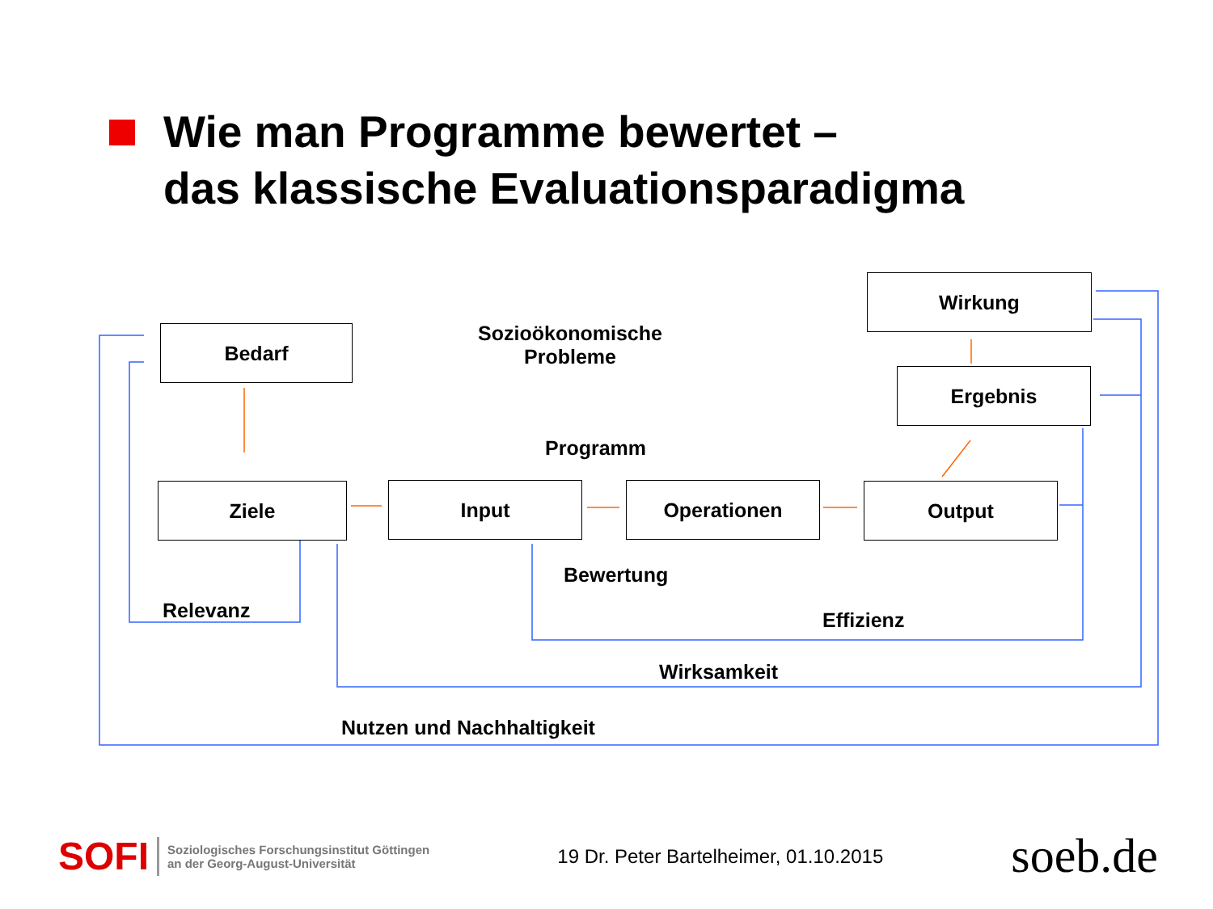Wie man Programme bewertet –
das klassische Evaluationsparadigma
Bedarf
Ziele Input Operationen Output
Ergebnis
Wirkung
Sozioökonomische
Probleme
Programm
Bewertung
Relevanz Effizienz
Wirksamkeit
Nutzen und Nachhaltigkeit
SOFI Soziologisches Forschungsinstitut Göttingen
an der Georg-August-Universität
19 Dr. Peter Bartelheimer, 01.10.2015
soeb.de